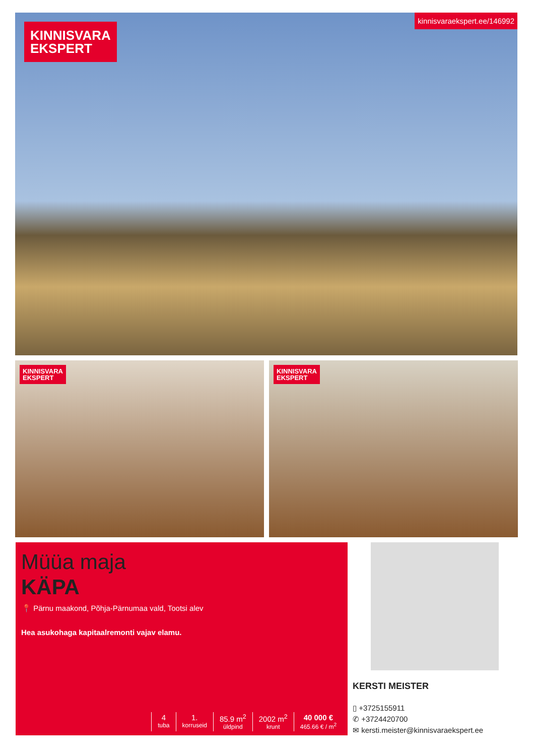KINNISVARA
EKSPERT
kinnisvaraekspert.ee/146992
KINNISVARA
EKSPERT
KINNISVARA
EKSPERT
Müüa maja
KÄPA
📍 Pärnu maakond, Põhja-Pärnumaa vald, Tootsi alev
Hea asukohaga kapitaalremonti vajav elamu.
4
tuba
1.
korruseid
85.9 m<sup>2</sup>
üldpind
2002 m<sup>2</sup>
krunt
40 000 €
465.66 € / m<sup>2</sup>
KERSTI MEISTER
▯ +3725155911
✆ +3724420700
✉ kersti.meister@kinnisvaraekspert.ee